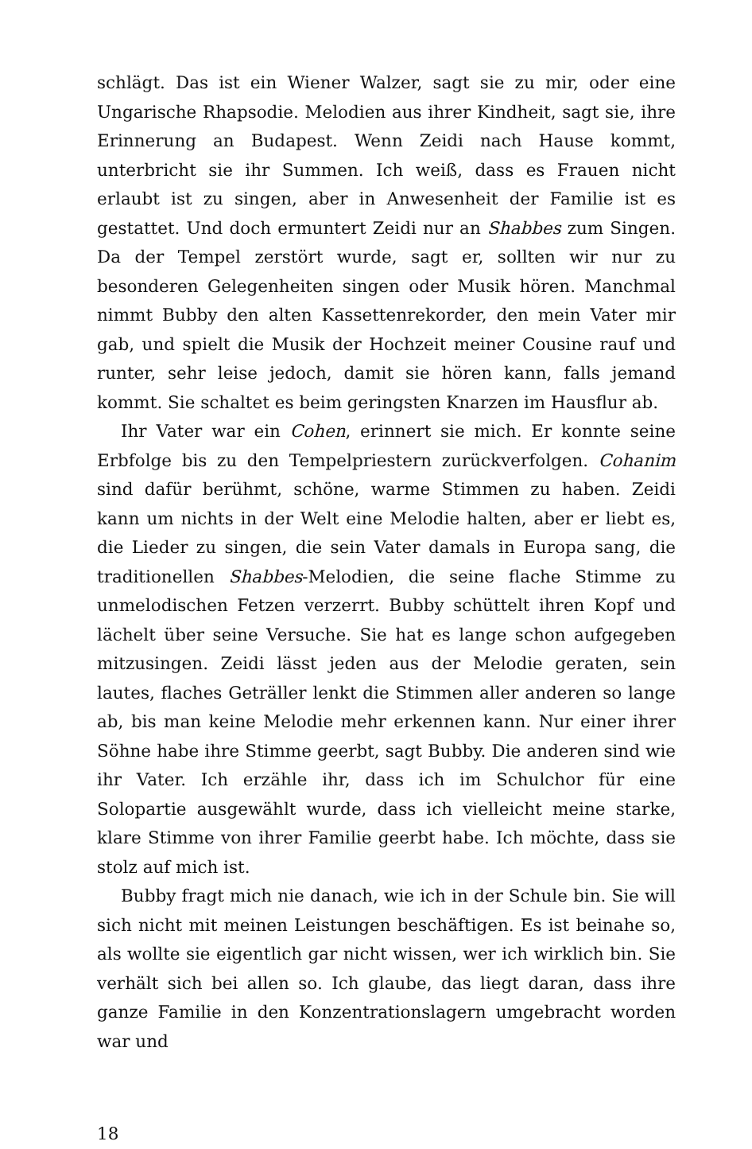schlägt. Das ist ein Wiener Walzer, sagt sie zu mir, oder eine Ungarische Rhapsodie. Melodien aus ihrer Kindheit, sagt sie, ihre Erinnerung an Budapest. Wenn Zeidi nach Hause kommt, unterbricht sie ihr Summen. Ich weiß, dass es Frauen nicht erlaubt ist zu singen, aber in Anwesenheit der Familie ist es gestattet. Und doch ermuntert Zeidi nur an Shabbes zum Singen. Da der Tempel zerstört wurde, sagt er, sollten wir nur zu besonderen Gelegenheiten singen oder Musik hören. Manchmal nimmt Bubby den alten Kassettenrekorder, den mein Vater mir gab, und spielt die Musik der Hochzeit meiner Cousine rauf und runter, sehr leise jedoch, damit sie hören kann, falls jemand kommt. Sie schaltet es beim geringsten Knarzen im Hausflur ab.
Ihr Vater war ein Cohen, erinnert sie mich. Er konnte seine Erbfolge bis zu den Tempelpriestern zurückverfolgen. Cohanim sind dafür berühmt, schöne, warme Stimmen zu haben. Zeidi kann um nichts in der Welt eine Melodie halten, aber er liebt es, die Lieder zu singen, die sein Vater damals in Europa sang, die traditionellen Shabbes-Melodien, die seine flache Stimme zu unmelodischen Fetzen verzerrt. Bubby schüttelt ihren Kopf und lächelt über seine Versuche. Sie hat es lange schon aufgegeben mitzusingen. Zeidi lässt jeden aus der Melodie geraten, sein lautes, flaches Geträller lenkt die Stimmen aller anderen so lange ab, bis man keine Melodie mehr erkennen kann. Nur einer ihrer Söhne habe ihre Stimme geerbt, sagt Bubby. Die anderen sind wie ihr Vater. Ich erzähle ihr, dass ich im Schulchor für eine Solopartie ausgewählt wurde, dass ich vielleicht meine starke, klare Stimme von ihrer Familie geerbt habe. Ich möchte, dass sie stolz auf mich ist.
Bubby fragt mich nie danach, wie ich in der Schule bin. Sie will sich nicht mit meinen Leistungen beschäftigen. Es ist beinahe so, als wollte sie eigentlich gar nicht wissen, wer ich wirklich bin. Sie verhält sich bei allen so. Ich glaube, das liegt daran, dass ihre ganze Familie in den Konzentrationslagern umgebracht worden war und
18